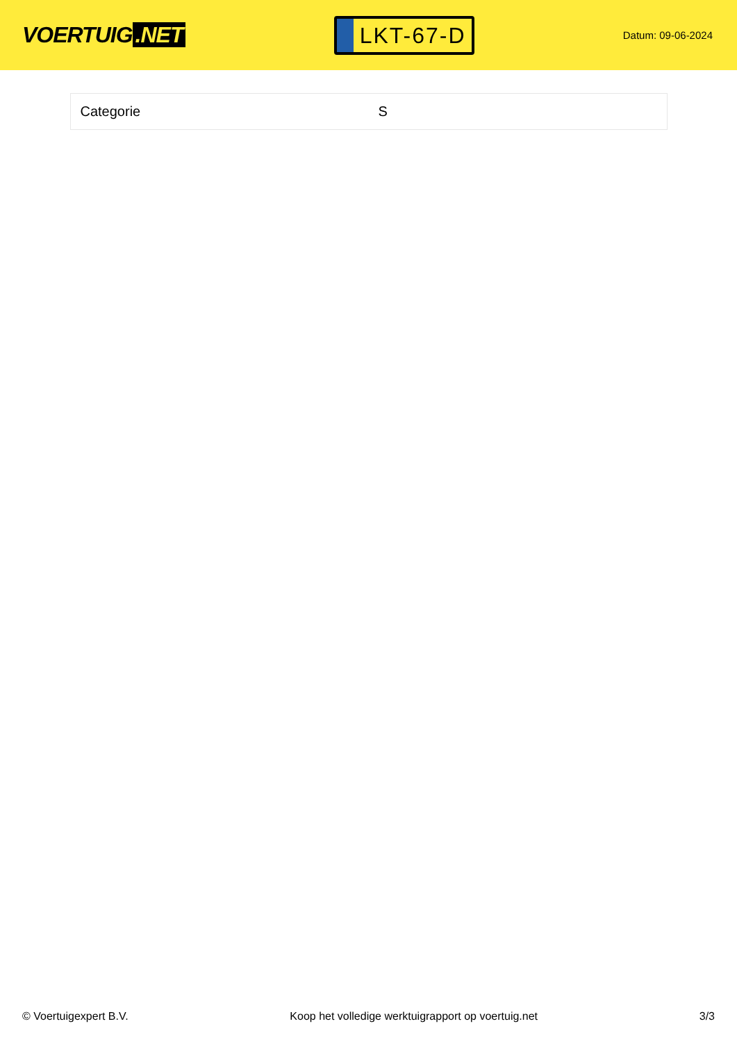VOERTUIG.NET
LKT-67-D
Datum: 09-06-2024
| Categorie | S |
© Voertuigexpert B.V. Koop het volledige werktuigrapport op voertuig.net 3/3